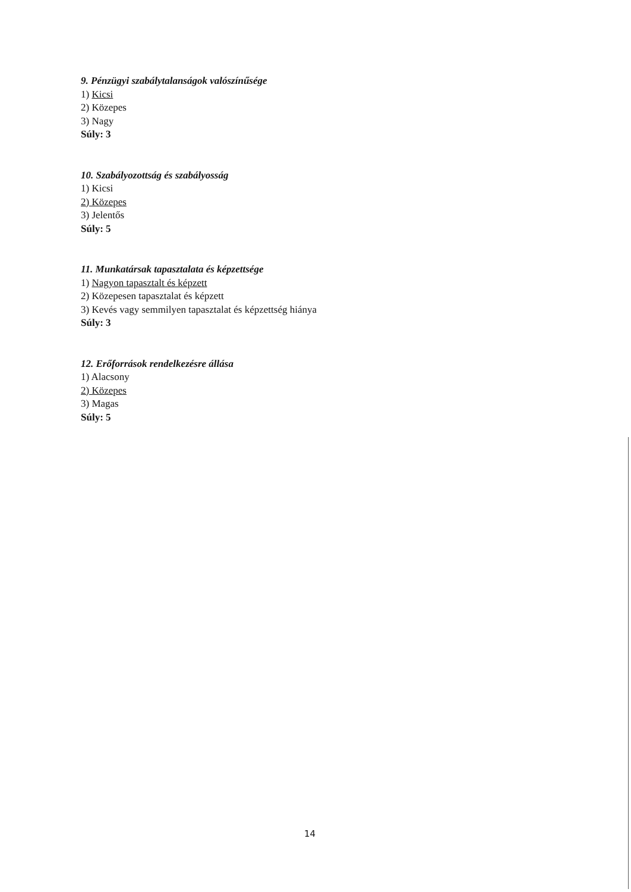9. Pénzügyi szabálytalanságok valószínűsége
1) Kicsi
2) Közepes
3) Nagy
Súly: 3
10. Szabályozottság és szabályosság
1) Kicsi
2) Közepes
3) Jelentős
Súly: 5
11. Munkatársak tapasztalata és képzettsége
1) Nagyon tapasztalt és képzett
2) Közepesen tapasztalat és képzett
3) Kevés vagy semmilyen tapasztalat és képzettség hiánya
Súly: 3
12. Erőforrások rendelkezésre állása
1) Alacsony
2) Közepes
3) Magas
Súly: 5
14